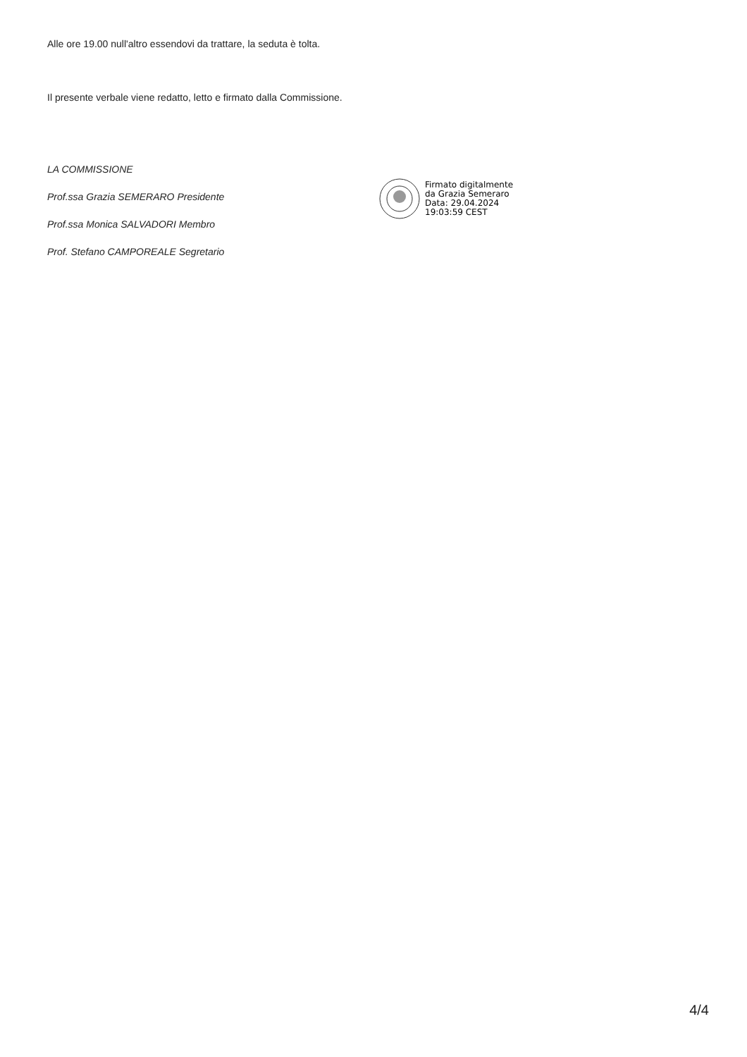Alle ore 19.00 null'altro essendovi da trattare, la seduta è tolta.
Il presente verbale viene redatto, letto e firmato dalla Commissione.
LA COMMISSIONE
Prof.ssa Grazia SEMERARO Presidente
Prof.ssa Monica SALVADORI Membro
Prof. Stefano CAMPOREALE Segretario
Firmato digitalmente
da Grazia Semeraro
Data: 29.04.2024
19:03:59 CEST
4/4